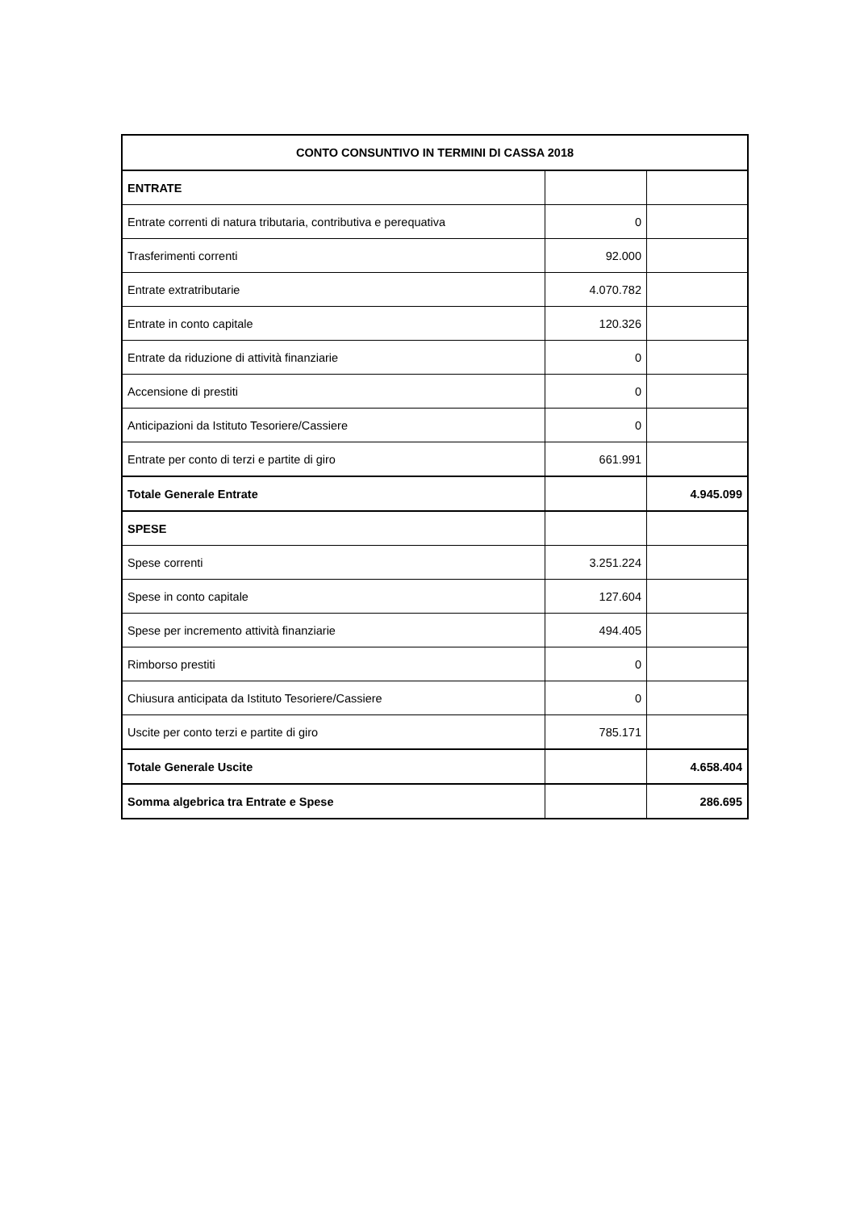| CONTO CONSUNTIVO IN TERMINI DI CASSA 2018 | | |
| --- | --- | --- |
| ENTRATE | | |
| Entrate correnti di natura tributaria, contributiva e perequativa | 0 | |
| Trasferimenti correnti | 92.000 | |
| Entrate extratributarie | 4.070.782 | |
| Entrate in conto capitale | 120.326 | |
| Entrate da riduzione di attività finanziarie | 0 | |
| Accensione di prestiti | 0 | |
| Anticipazioni da Istituto Tesoriere/Cassiere | 0 | |
| Entrate per conto di terzi e partite di giro | 661.991 | |
| Totale Generale Entrate | | 4.945.099 |
| SPESE | | |
| Spese correnti | 3.251.224 | |
| Spese in conto capitale | 127.604 | |
| Spese per incremento attività finanziarie | 494.405 | |
| Rimborso prestiti | 0 | |
| Chiusura anticipata da Istituto Tesoriere/Cassiere | 0 | |
| Uscite per conto terzi e partite di giro | 785.171 | |
| Totale Generale Uscite | | 4.658.404 |
| Somma algebrica tra Entrate e Spese | | 286.695 |